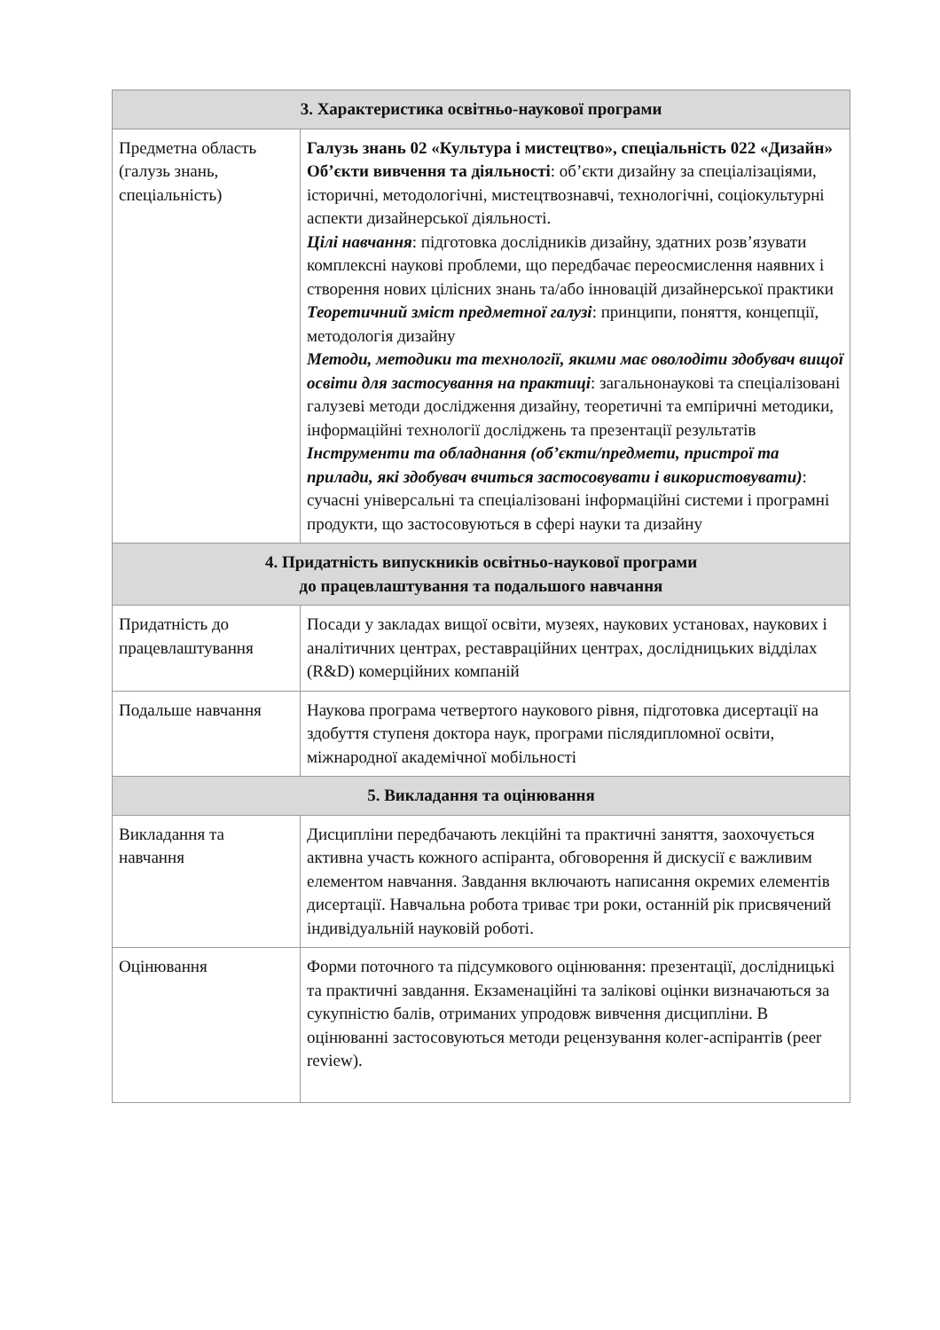| 3. Характеристика освітньо-наукової програми | |
| --- | --- |
| Предметна область (галузь знань, спеціальність) | Галузь знань 02 «Культура і мистецтво», спеціальність 022 «Дизайн» Об’єкти вивчення та діяльності : об’єкти дизайну за спеціалізаціями, історичні, методологічні, мистецтвознавчі, технологічні, соціокультурні аспекти дизайнерської діяльності. Цілі навчання : підготовка дослідників дизайну, здатних розв’язувати комплексні наукові проблеми, що передбачає переосмислення наявних і створення нових цілісних знань та/або інновацій дизайнерської практики Теоретичний зміст предметної галузі : принципи, поняття, концепції, методологія дизайну Методи, методики та технології, якими має оволодіти здобувач вищої освіти для застосування на практиці : загальнонаукові та спеціалізовані галузеві методи дослідження дизайну, теоретичні та емпіричні методики, інформаційні технології досліджень та презентації результатів Інструменти та обладнання (об’єкти/предмети, пристрої та прилади, які здобувач вчиться застосовувати і використовувати) : сучасні універсальні та спеціалізовані інформаційні системи і програмні продукти, що застосовуються в сфері науки та дизайну |
| 4. Придатність випускників освітньо-наукової програми до працевлаштування та подальшого навчання | |
| Придатність до працевлаштування | Посади у закладах вищої освіти, музеях, наукових установах, наукових і аналітичних центрах, реставраційних центрах, дослідницьких відділах (R&D) комерційних компаній |
| Подальше навчання | Наукова програма четвертого наукового рівня, підготовка дисертації на здобуття ступеня доктора наук, програми післядипломної освіти, міжнародної академічної мобільності |
| 5. Викладання та оцінювання | |
| Викладання та навчання | Дисципліни передбачають лекційні та практичні заняття, заохочується активна участь кожного аспіранта, обговорення й дискусії є важливим елементом навчання. Завдання включають написання окремих елементів дисертації. Навчальна робота триває три роки, останній рік присвячений індивідуальній науковій роботі. |
| Оцінювання | Форми поточного та підсумкового оцінювання: презентації, дослідницькі та практичні завдання. Екзаменаційні та залікові оцінки визначаються за сукупністю балів, отриманих упродовж вивчення дисципліни. В оцінюванні застосовуються методи рецензування колег-аспірантів (peer review). |